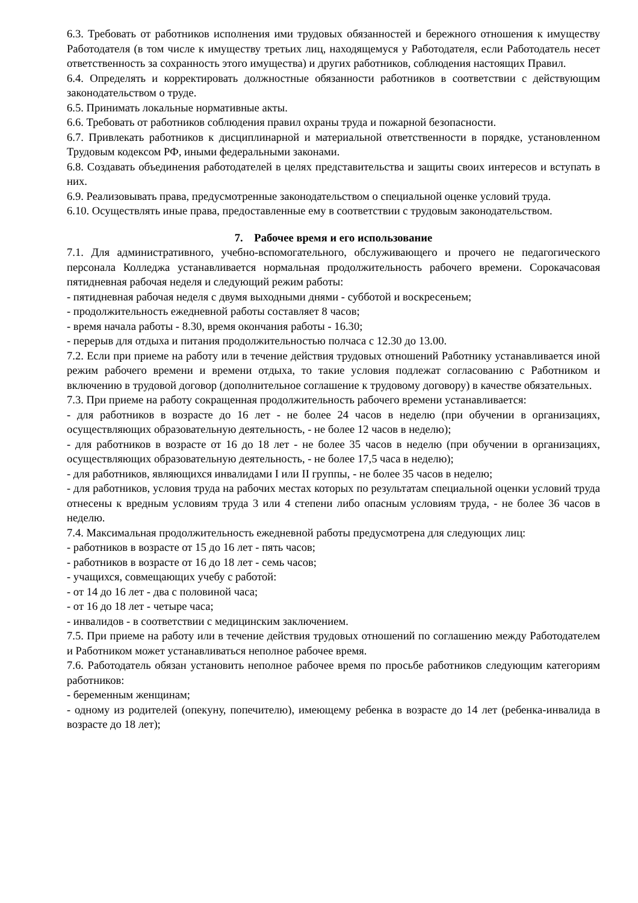6.3. Требовать от работников исполнения ими трудовых обязанностей и бережного отношения к имуществу Работодателя (в том числе к имуществу третьих лиц, находящемуся у Работодателя, если Работодатель несет ответственность за сохранность этого имущества) и других работников, соблюдения настоящих Правил.
6.4. Определять и корректировать должностные обязанности работников в соответствии с действующим законодательством о труде.
6.5. Принимать локальные нормативные акты.
6.6. Требовать от работников соблюдения правил охраны труда и пожарной безопасности.
6.7. Привлекать работников к дисциплинарной и материальной ответственности в порядке, установленном Трудовым кодексом РФ, иными федеральными законами.
6.8. Создавать объединения работодателей в целях представительства и защиты своих интересов и вступать в них.
6.9. Реализовывать права, предусмотренные законодательством о специальной оценке условий труда.
6.10. Осуществлять иные права, предоставленные ему в соответствии с трудовым законодательством.
7. Рабочее время и его использование
7.1. Для административного, учебно-вспомогательного, обслуживающего и прочего не педагогического персонала Колледжа устанавливается нормальная продолжительность рабочего времени. Сорокачасовая пятидневная рабочая неделя и следующий режим работы:
- пятидневная рабочая неделя с двумя выходными днями - субботой и воскресеньем;
- продолжительность ежедневной работы составляет 8 часов;
- время начала работы - 8.30, время окончания работы - 16.30;
- перерыв для отдыха и питания продолжительностью полчаса с 12.30 до 13.00.
7.2. Если при приеме на работу или в течение действия трудовых отношений Работнику устанавливается иной режим рабочего времени и времени отдыха, то такие условия подлежат согласованию с Работником и включению в трудовой договор (дополнительное соглашение к трудовому договору) в качестве обязательных.
7.3. При приеме на работу сокращенная продолжительность рабочего времени устанавливается:
- для работников в возрасте до 16 лет - не более 24 часов в неделю (при обучении в организациях, осуществляющих образовательную деятельность, - не более 12 часов в неделю);
- для работников в возрасте от 16 до 18 лет - не более 35 часов в неделю (при обучении в организациях, осуществляющих образовательную деятельность, - не более 17,5 часа в неделю);
- для работников, являющихся инвалидами I или II группы, - не более 35 часов в неделю;
- для работников, условия труда на рабочих местах которых по результатам специальной оценки условий труда отнесены к вредным условиям труда 3 или 4 степени либо опасным условиям труда, - не более 36 часов в неделю.
7.4. Максимальная продолжительность ежедневной работы предусмотрена для следующих лиц:
- работников в возрасте от 15 до 16 лет - пять часов;
- работников в возрасте от 16 до 18 лет - семь часов;
- учащихся, совмещающих учебу с работой:
- от 14 до 16 лет - два с половиной часа;
- от 16 до 18 лет - четыре часа;
- инвалидов - в соответствии с медицинским заключением.
7.5. При приеме на работу или в течение действия трудовых отношений по соглашению между Работодателем и Работником может устанавливаться неполное рабочее время.
7.6. Работодатель обязан установить неполное рабочее время по просьбе работников следующим категориям работников:
- беременным женщинам;
- одному из родителей (опекуну, попечителю), имеющему ребенка в возрасте до 14 лет (ребенка-инвалида в возрасте до 18 лет);